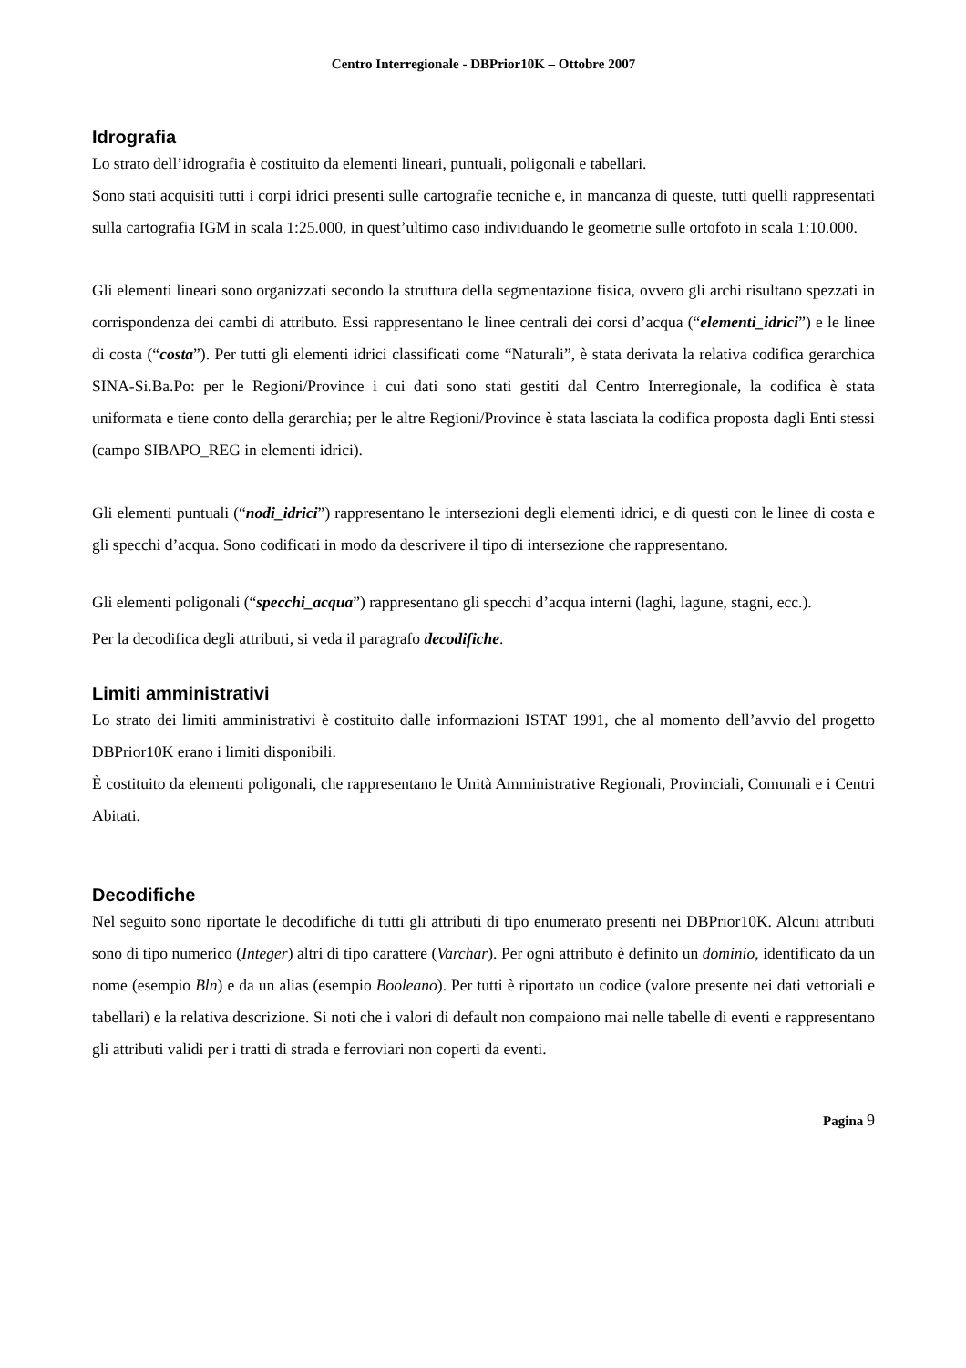Centro Interregionale - DBPrior10K – Ottobre 2007
Idrografia
Lo strato dell’idrografia è costituito da elementi lineari, puntuali, poligonali e tabellari.
Sono stati acquisiti tutti i corpi idrici presenti sulle cartografie tecniche e, in mancanza di queste, tutti quelli rappresentati sulla cartografia IGM in scala 1:25.000, in quest’ultimo caso individuando le geometrie sulle ortofoto in scala 1:10.000.
Gli elementi lineari sono organizzati secondo la struttura della segmentazione fisica, ovvero gli archi risultano spezzati in corrispondenza dei cambi di attributo. Essi rappresentano le linee centrali dei corsi d’acqua (“elementi_idrici”) e le linee di costa (“costa”). Per tutti gli elementi idrici classificati come “Naturali”, è stata derivata la relativa codifica gerarchica SINA-Si.Ba.Po: per le Regioni/Province i cui dati sono stati gestiti dal Centro Interregionale, la codifica è stata uniformata e tiene conto della gerarchia; per le altre Regioni/Province è stata lasciata la codifica proposta dagli Enti stessi (campo SIBAPO_REG in elementi idrici).
Gli elementi puntuali (“nodi_idrici”) rappresentano le intersezioni degli elementi idrici, e di questi con le linee di costa e gli specchi d’acqua. Sono codificati in modo da descrivere il tipo di intersezione che rappresentano.
Gli elementi poligonali (“specchi_acqua”) rappresentano gli specchi d’acqua interni (laghi, lagune, stagni, ecc.).
Per la decodifica degli attributi, si veda il paragrafo decodifiche.
Limiti amministrativi
Lo strato dei limiti amministrativi è costituito dalle informazioni ISTAT 1991, che al momento dell’avvio del progetto DBPrior10K erano i limiti disponibili.
È costituito da elementi poligonali, che rappresentano le Unità Amministrative Regionali, Provinciali, Comunali e i Centri Abitati.
Decodifiche
Nel seguito sono riportate le decodifiche di tutti gli attributi di tipo enumerato presenti nei DBPrior10K. Alcuni attributi sono di tipo numerico (Integer) altri di tipo carattere (Varchar). Per ogni attributo è definito un dominio, identificato da un nome (esempio Bln) e da un alias (esempio Booleano). Per tutti è riportato un codice (valore presente nei dati vettoriali e tabellari) e la relativa descrizione. Si noti che i valori di default non compaiono mai nelle tabelle di eventi e rappresentano gli attributi validi per i tratti di strada e ferroviari non coperti da eventi.
Pagina 9